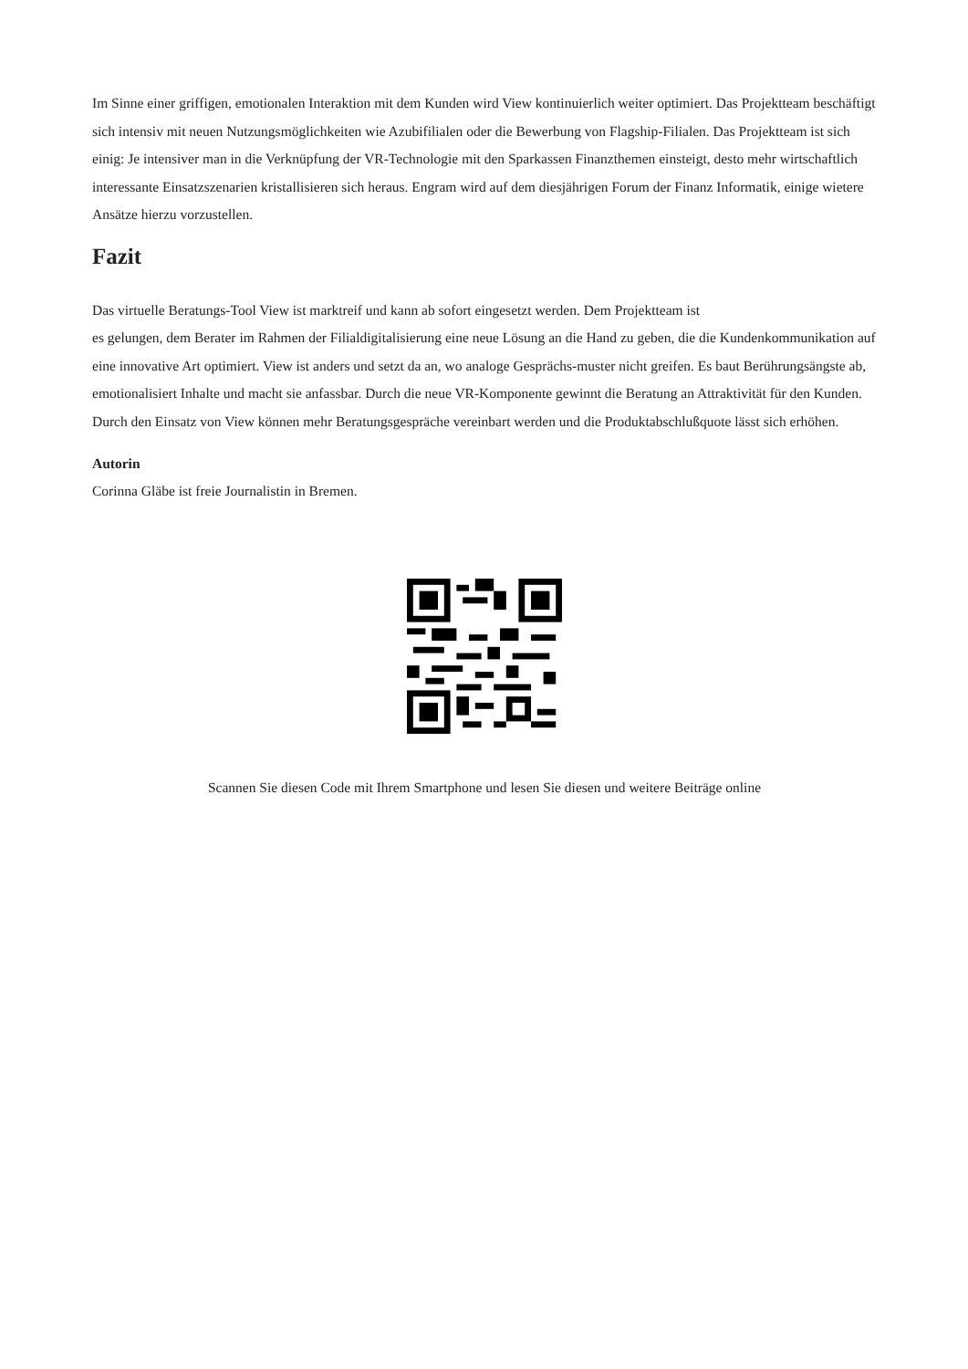Im Sinne einer griffigen, emotionalen Interaktion mit dem Kunden wird View kontinuierlich weiter optimiert. Das Projektteam beschäftigt sich intensiv mit neuen Nutzungsmöglichkeiten wie Azubifilialen oder die Bewerbung von Flagship-Filialen. Das Projektteam ist sich einig: Je intensiver man in die Verknüpfung der VR-Technologie mit den Sparkassen Finanzthemen einsteigt, desto mehr wirtschaftlich interessante Einsatzszenarien kristallisieren sich heraus. Engram wird auf dem diesjährigen Forum der Finanz Informatik, einige wietere Ansätze hierzu vorzustellen.
Fazit
Das virtuelle Beratungs-Tool View ist marktreif und kann ab sofort eingesetzt werden. Dem Projektteam ist
es gelungen, dem Berater im Rahmen der Filialdigitalisierung eine neue Lösung an die Hand zu geben, die die Kundenkommunikation auf eine innovative Art optimiert. View ist anders und setzt da an, wo analoge Gesprächs-muster nicht greifen. Es baut Berührungsängste ab, emotionalisiert Inhalte und macht sie anfassbar. Durch die neue VR-Komponente gewinnt die Beratung an Attraktivität für den Kunden. Durch den Einsatz von View können mehr Beratungsgespräche vereinbart werden und die Produktabschlußquote lässt sich erhöhen.
Autorin
Corinna Gläbe ist freie Journalistin in Bremen.
Scannen Sie diesen Code mit Ihrem Smartphone und lesen Sie diesen und weitere Beiträge online